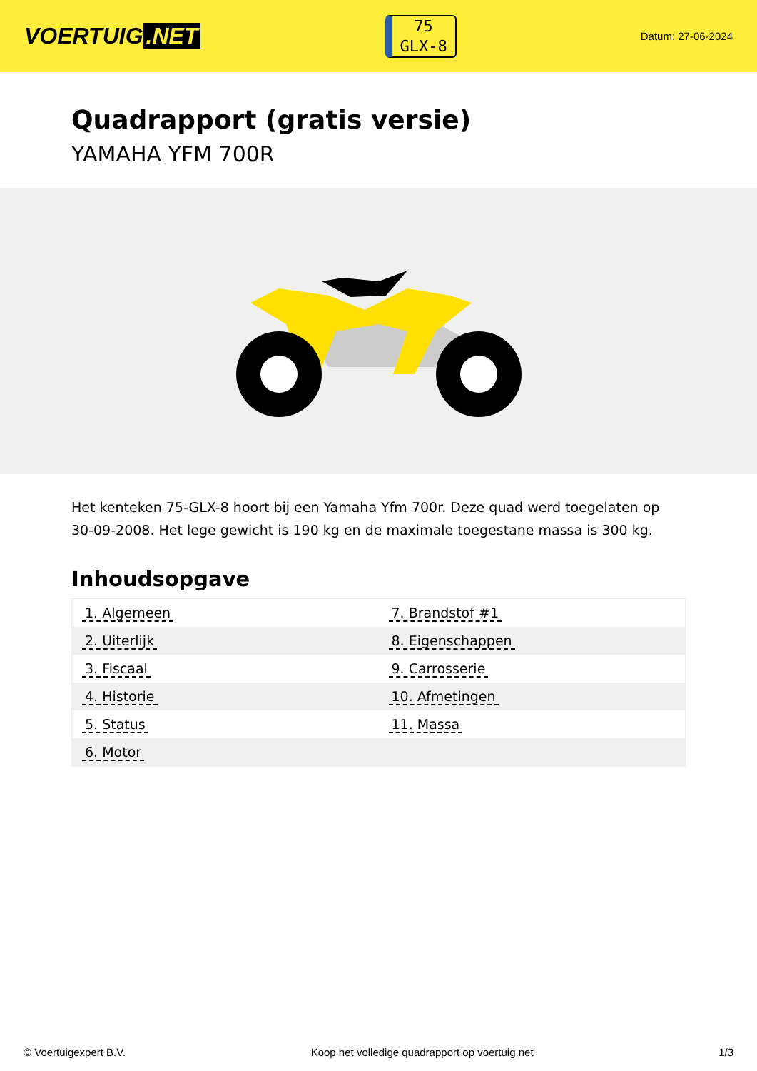VOERTUIG.NET
75
GLX-8
Datum: 27-06-2024
Quadrapport (gratis versie)
YAMAHA YFM 700R
Het kenteken 75-GLX-8 hoort bij een Yamaha Yfm 700r. Deze quad werd toegelaten op 30-09-2008. Het lege gewicht is 190 kg en de maximale toegestane massa is 300 kg.
Inhoudsopgave
| 1. Algemeen | 7. Brandstof #1 |
| 2. Uiterlijk | 8. Eigenschappen |
| 3. Fiscaal | 9. Carrosserie |
| 4. Historie | 10. Afmetingen |
| 5. Status | 11. Massa |
| 6. Motor | |
© Voertuigexpert B.V. Koop het volledige quadrapport op voertuig.net 1/3